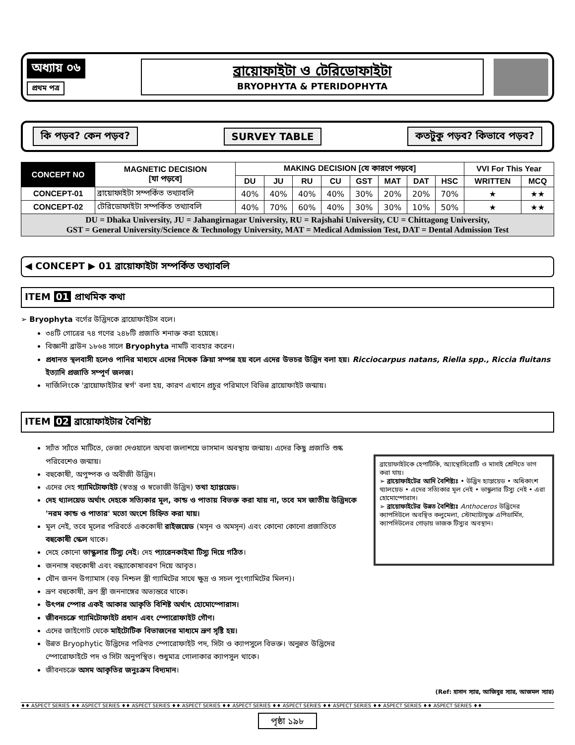অধ্যায় ০৬
প্রথম পত্র
ব্রায়োফাইটা ও টেরিডোফাইটা
BRYOPHYTA & PTERIDOPHYTA
কি পড়ব? কেন পড়ব? SURVEY TABLE কতটুকু পড়ব? কিভাবে পড়ব?
| CONCEPT NO | MAGNETIC DECISION [যা পড়বে] | MAKING DECISION [যে কারণে পড়বে] | | | | | | | | VVI For This Year | |
| --- | --- | --- | --- | --- | --- | --- | --- | --- | --- | --- | --- |
| | | DU | JU | RU | CU | GST | MAT | DAT | HSC | WRITTEN | MCQ |
| CONCEPT-01 | ব্রায়োফাইটা সম্পর্কিত তথ্যাবলি | 40% | 40% | 40% | 40% | 30% | 20% | 20% | 70% | ★ | ★★ |
| CONCEPT-02 | টেরিডোফাইটা সম্পর্কিত তথ্যাবলি | 40% | 70% | 60% | 40% | 30% | 30% | 10% | 50% | ★ | ★★ |
| DU = Dhaka University, JU = Jahangirnagar University, RU = Rajshahi University, CU = Chittagong University, GST = General University/Science & Technology University, MAT = Medical Admission Test, DAT = Dental Admission Test | | | | | | | | | | | |
◀ CONCEPT ▶ 01 ব্রায়োফাইটা সম্পর্কিত তথ্যাবলি
ITEM 01 প্রাথমিক কথা
➢ Bryophyta বর্গের উদ্ভিদকে ব্রায়োফাইটস বলে।
৩৪টি গোত্রের ৭৪ গণের ২৪৮টি প্রজাতি শনাক্ত করা হয়েছে।
বিজ্ঞানী ব্রাউন ১৮৬৪ সালে Bryophyta নামটি ব্যবহার করেন।
প্রধানত স্থলবাসী হলেও পানির মাধ্যমে এদের নিষেক ক্রিয়া সম্পন্ন হয় বলে এদের উভচর উদ্ভিদ বলা হয়। Ricciocarpus natans, Riella spp., Riccia fluitans ইত্যাদি প্রজাতি সম্পূর্ণ জলজ।
দার্জিলিংকে 'ব্রায়োফাইটার স্বর্গ' বলা হয়, কারণ এখানে প্রচুর পরিমাণে বিভিন্ন ব্রায়োফাইট জন্মায়।
ITEM 02 ব্রায়োফাইটার বৈশিষ্ট্য
স্যাঁত স্যাঁতে মাটিতে, ভেজা দেওয়ালে অথবা জলাশয়ে ভাসমান অবস্থায় জন্মায়। এদের কিছু প্রজাতি শুষ্ক পরিবেশেও জন্মায়।
বহুকোষী, অপুষ্পক ও অবীজী উদ্ভিদ।
এদের দেহ গ্যামিটোফাইট (স্বতন্ত্র ও স্বভোজী উদ্ভিদ) তথা হ্যাপ্লয়েড।
দেহ থ্যালয়েড অর্থাৎ দেহকে সত্যিকার মূল, কান্ড ও পাতায় বিভক্ত করা যায় না, তবে মস জাতীয় উদ্ভিদকে 'নরম কান্ড ও পাতার' মতো অংশে চিহ্নিত করা যায়।
মূল নেই, তবে মূলের পরিবর্তে এককোষী রাইজয়েড (মসৃন ও অমসৃন) এবং কোনো কোনো প্রজাতিতে বহুকোষী স্কেল থাকে।
দেহে কোনো ভাস্কুলার টিস্যু নেই। দেহ প্যারেনকাইমা টিস্যু দিয়ে গঠিত।
জননাঙ্গ বহুকোষী এবং বন্ধ্যাকোষাবরণ দিয়ে আবৃত।
যৌন জনন উগ্যামাস (বড় নিশ্চল স্ত্রী গ্যামিটের সাথে ক্ষুদ্র ও সচল পুংগ্যামিটের মিলন)।
ভ্রূণ বহুকোষী, ভ্রূণ স্ত্রী জননাঙ্গের অভ্যন্তরে থাকে।
উৎপন্ন স্পোর একই আকার আকৃতি বিশিষ্ট অর্থাৎ হোমোস্পোরাস।
জীবনচক্রে গ্যামিটোফাইট প্রধান এবং স্পোরোফাইট গৌণ।
এদের জাইগোট থেকে মাইটোটিক বিভাজনের মাধ্যমে ভ্রূণ সৃষ্টি হয়।
উন্নত Bryophytic উদ্ভিদের পরিণত স্পোরোফাইট পদ, সিটা ও ক্যাপসুলে বিভক্ত। অনুন্নত উদ্ভিদের স্পোরোফাইটে পদ ও সিটা অনুপস্থিত। শুধুমাত্র গোলাকার ক্যাপসুল থাকে।
জীবনচক্রে অসম আকৃতির জনুঃক্রম বিদ্যমান।
ব্রায়োফাইটকে হেপাটিকি, অ্যান্থোসিরোটি ও মাসাই শ্রেণিতে ভাগ করা যায়।
➢ ব্রায়োফাইটের আদি বৈশিষ্ট্যঃ • উদ্ভিদ হ্যাপ্লয়েড • অধিকাংশ থ্যালয়েড • এদের সত্যিকার মূল নেই • ভাস্কুলার টিস্যু নেই • এরা হোমোস্পোরাস।
➢ ব্রায়োফাইটের উন্নত বৈশিষ্ট্যঃ Anthoceros উদ্ভিদের ক্যাপসিউলে অবস্থিত কলুমেলা, স্টোম্যাটাযুক্ত এপিডার্মিস, ক্যাপসিউলের গোড়ায় ভাজক টিস্যুর অবস্থান।
(Ref: হাসান স্যার, আজিবুর স্যার, আজমল স্যার)
♦♦ ASPECT SERIES ♦♦ ASPECT SERIES ♦♦ ASPECT SERIES ♦♦ ASPECT SERIES ♦♦ ASPECT SERIES ♦♦ ASPECT SERIES ♦♦ ASPECT SERIES ♦♦ ASPECT SERIES ♦♦ ASPECT SERIES ♦♦
পৃষ্ঠা ১৯৮